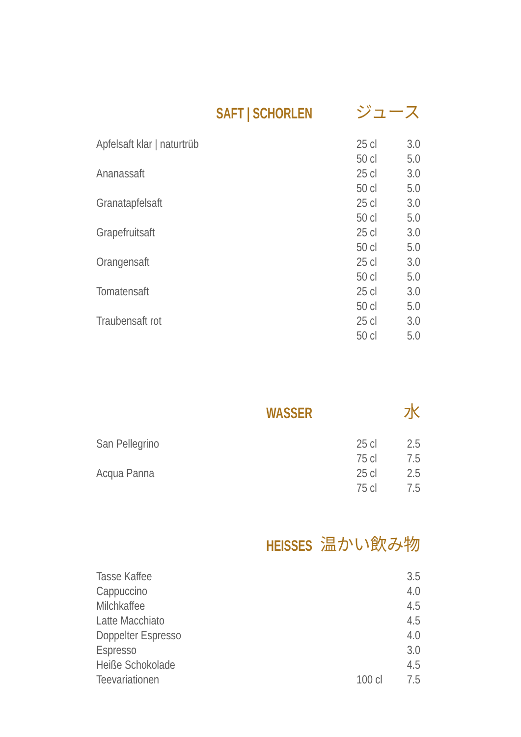SAFT | SCHORLEN
ジュース
| Apfelsaft klar / naturtrüb | 25 cl | 3.0 |
| | 50 cl | 5.0 |
| Ananassaft | 25 cl | 3.0 |
| | 50 cl | 5.0 |
| Granatapfelsaft | 25 cl | 3.0 |
| | 50 cl | 5.0 |
| Grapefruitsaft | 25 cl | 3.0 |
| | 50 cl | 5.0 |
| Orangensaft | 25 cl | 3.0 |
| | 50 cl | 5.0 |
| Tomatensaft | 25 cl | 3.0 |
| | 50 cl | 5.0 |
| Traubensaft rot | 25 cl | 3.0 |
| | 50 cl | 5.0 |
WASSER
水
| San Pellegrino | 25 cl | 2.5 |
| | 75 cl | 7.5 |
| Acqua Panna | 25 cl | 2.5 |
| | 75 cl | 7.5 |
HEISSES
温かい飲み物
| Tasse Kaffee | | 3.5 |
| Cappuccino | | 4.0 |
| Milchkaffee | | 4.5 |
| Latte Macchiato | | 4.5 |
| Doppelter Espresso | | 4.0 |
| Espresso | | 3.0 |
| Heiße Schokolade | | 4.5 |
| Teevariationen | 100 cl | 7.5 |